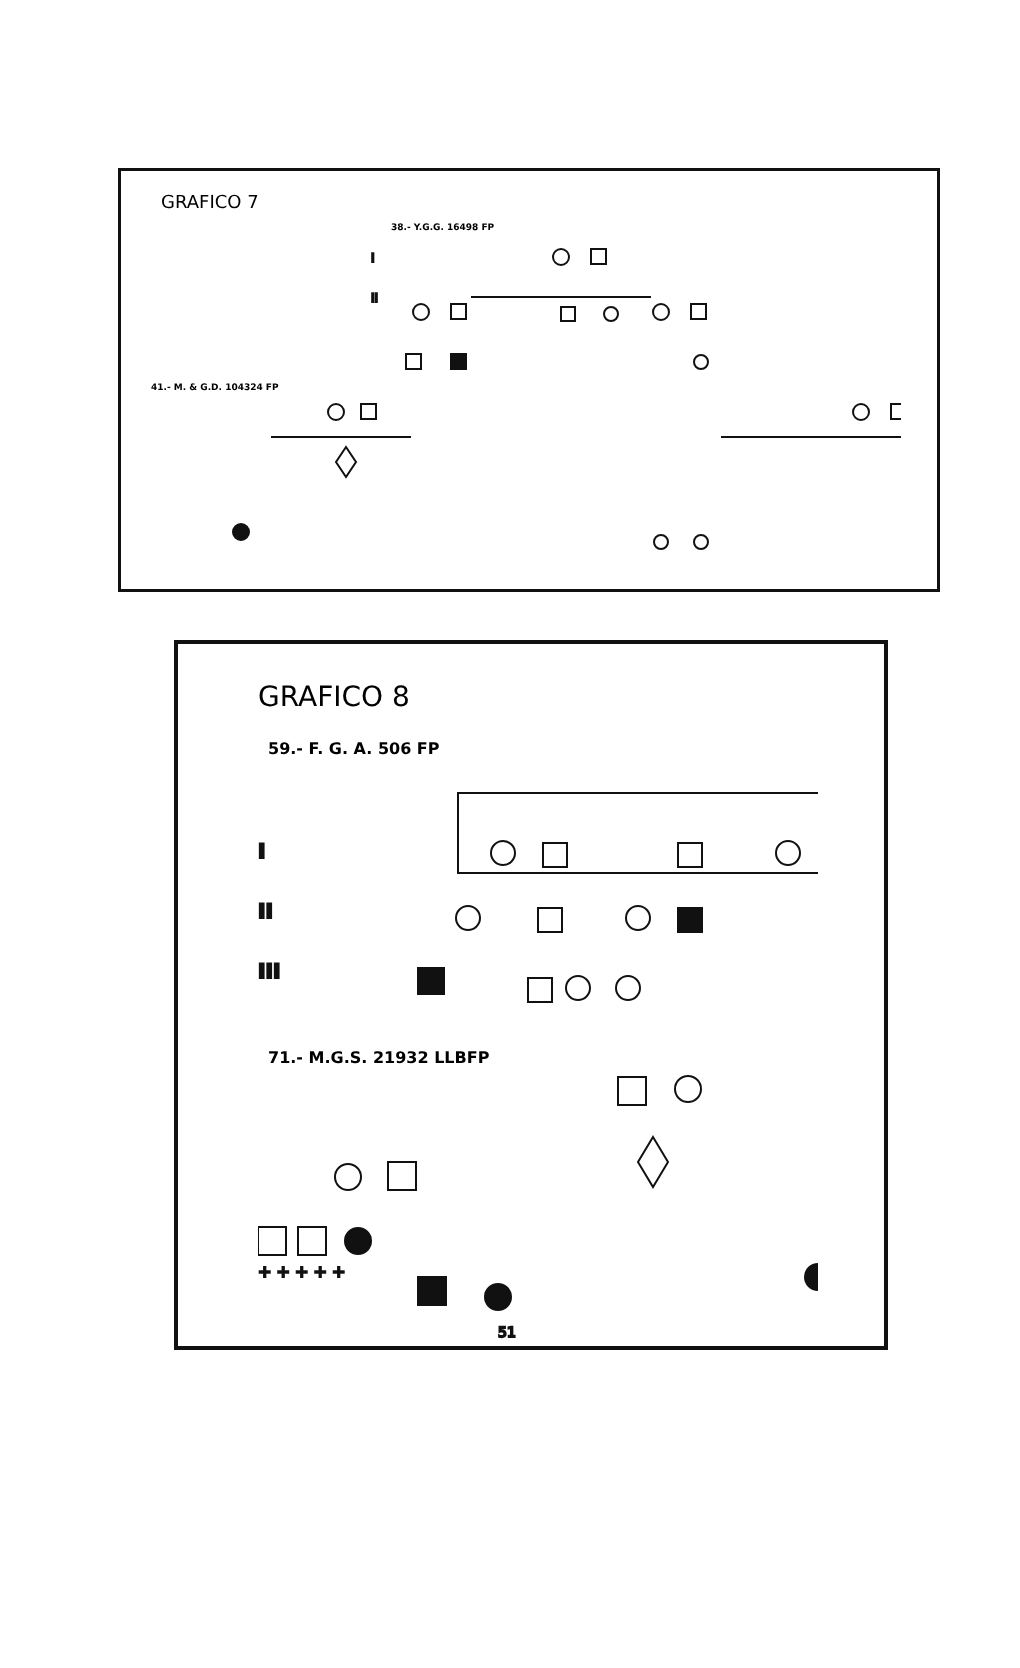GRAFICO 7
38.- Y.G.G. 16498 FP
I
II
41.- M. & G.D. 104324 FP
GRAFICO 8
59.- F. G. A. 506 FP
I
II
III
71.- M.G.S. 21932 LLBFP
+ + + + +
51